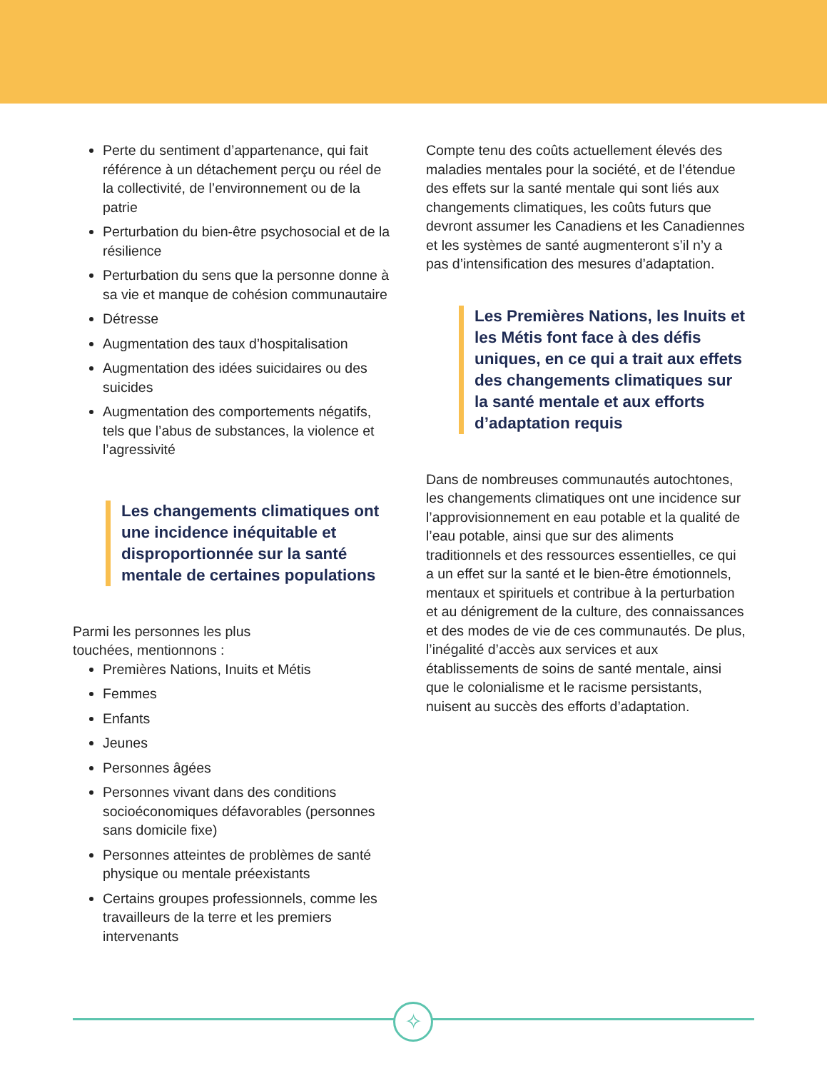Perte du sentiment d’appartenance, qui fait référence à un détachement perçu ou réel de la collectivité, de l’environnement ou de la patrie
Perturbation du bien-être psychosocial et de la résilience
Perturbation du sens que la personne donne à sa vie et manque de cohésion communautaire
Détresse
Augmentation des taux d’hospitalisation
Augmentation des idées suicidaires ou des suicides
Augmentation des comportements négatifs, tels que l’abus de substances, la violence et l’agressivité
Les changements climatiques ont une incidence inéquitable et disproportionnée sur la santé mentale de certaines populations
Parmi les personnes les plus
touchées, mentionnons :
Premières Nations, Inuits et Métis
Femmes
Enfants
Jeunes
Personnes âgées
Personnes vivant dans des conditions socioéconomiques défavorables (personnes sans domicile fixe)
Personnes atteintes de problèmes de santé physique ou mentale préexistants
Certains groupes professionnels, comme les travailleurs de la terre et les premiers intervenants
Compte tenu des coûts actuellement élevés des maladies mentales pour la société, et de l’étendue des effets sur la santé mentale qui sont liés aux changements climatiques, les coûts futurs que devront assumer les Canadiens et les Canadiennes et les systèmes de santé augmenteront s’il n’y a pas d’intensification des mesures d’adaptation.
Les Premières Nations, les Inuits et les Métis font face à des défis uniques, en ce qui a trait aux effets des changements climatiques sur la santé mentale et aux efforts d’adaptation requis
Dans de nombreuses communautés autochtones, les changements climatiques ont une incidence sur l’approvisionnement en eau potable et la qualité de l’eau potable, ainsi que sur des aliments traditionnels et des ressources essentielles, ce qui a un effet sur la santé et le bien-être émotionnels, mentaux et spirituels et contribue à la perturbation et au dénigrement de la culture, des connaissances et des modes de vie de ces communautés. De plus, l’inégalité d’accès aux services et aux établissements de soins de santé mentale, ainsi que le colonialisme et le racisme persistants, nuisent au succès des efforts d’adaptation.
✧